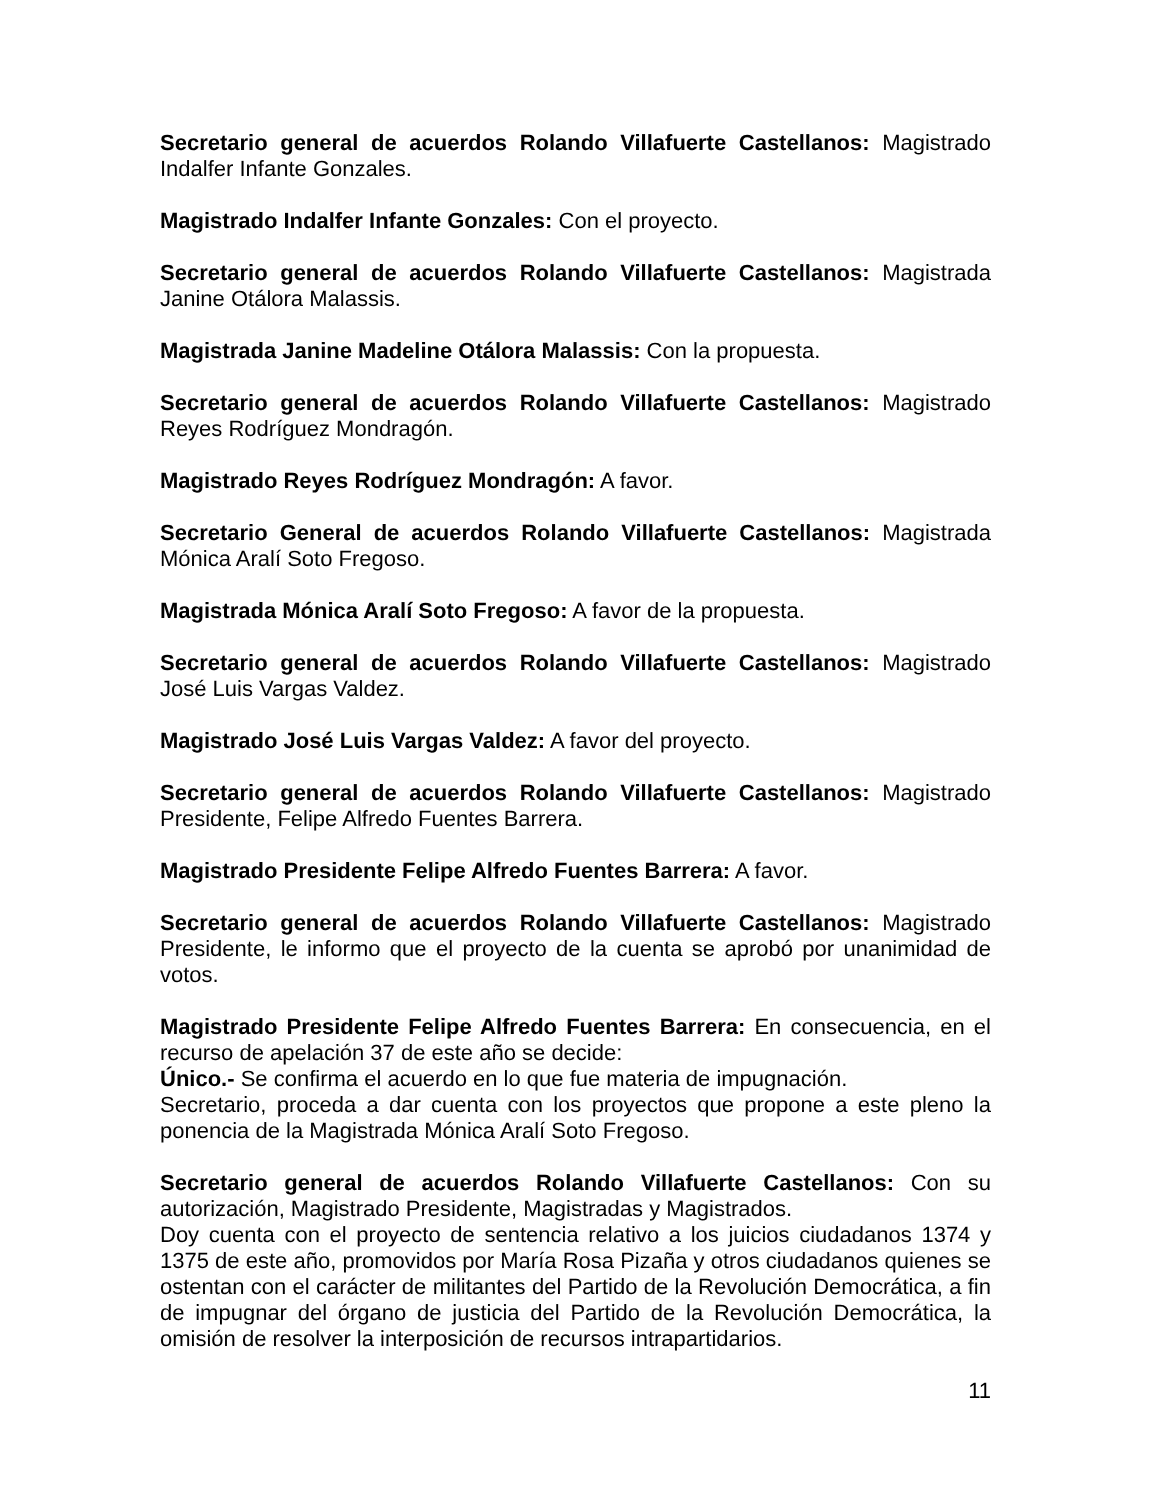Secretario general de acuerdos Rolando Villafuerte Castellanos: Magistrado Indalfer Infante Gonzales.
Magistrado Indalfer Infante Gonzales: Con el proyecto.
Secretario general de acuerdos Rolando Villafuerte Castellanos: Magistrada Janine Otálora Malassis.
Magistrada Janine Madeline Otálora Malassis: Con la propuesta.
Secretario general de acuerdos Rolando Villafuerte Castellanos: Magistrado Reyes Rodríguez Mondragón.
Magistrado Reyes Rodríguez Mondragón: A favor.
Secretario General de acuerdos Rolando Villafuerte Castellanos: Magistrada Mónica Aralí Soto Fregoso.
Magistrada Mónica Aralí Soto Fregoso: A favor de la propuesta.
Secretario general de acuerdos Rolando Villafuerte Castellanos: Magistrado José Luis Vargas Valdez.
Magistrado José Luis Vargas Valdez: A favor del proyecto.
Secretario general de acuerdos Rolando Villafuerte Castellanos: Magistrado Presidente, Felipe Alfredo Fuentes Barrera.
Magistrado Presidente Felipe Alfredo Fuentes Barrera: A favor.
Secretario general de acuerdos Rolando Villafuerte Castellanos: Magistrado Presidente, le informo que el proyecto de la cuenta se aprobó por unanimidad de votos.
Magistrado Presidente Felipe Alfredo Fuentes Barrera: En consecuencia, en el recurso de apelación 37 de este año se decide:
Único.- Se confirma el acuerdo en lo que fue materia de impugnación.
Secretario, proceda a dar cuenta con los proyectos que propone a este pleno la ponencia de la Magistrada Mónica Aralí Soto Fregoso.
Secretario general de acuerdos Rolando Villafuerte Castellanos: Con su autorización, Magistrado Presidente, Magistradas y Magistrados.
Doy cuenta con el proyecto de sentencia relativo a los juicios ciudadanos 1374 y 1375 de este año, promovidos por María Rosa Pizaña y otros ciudadanos quienes se ostentan con el carácter de militantes del Partido de la Revolución Democrática, a fin de impugnar del órgano de justicia del Partido de la Revolución Democrática, la omisión de resolver la interposición de recursos intrapartidarios.
11